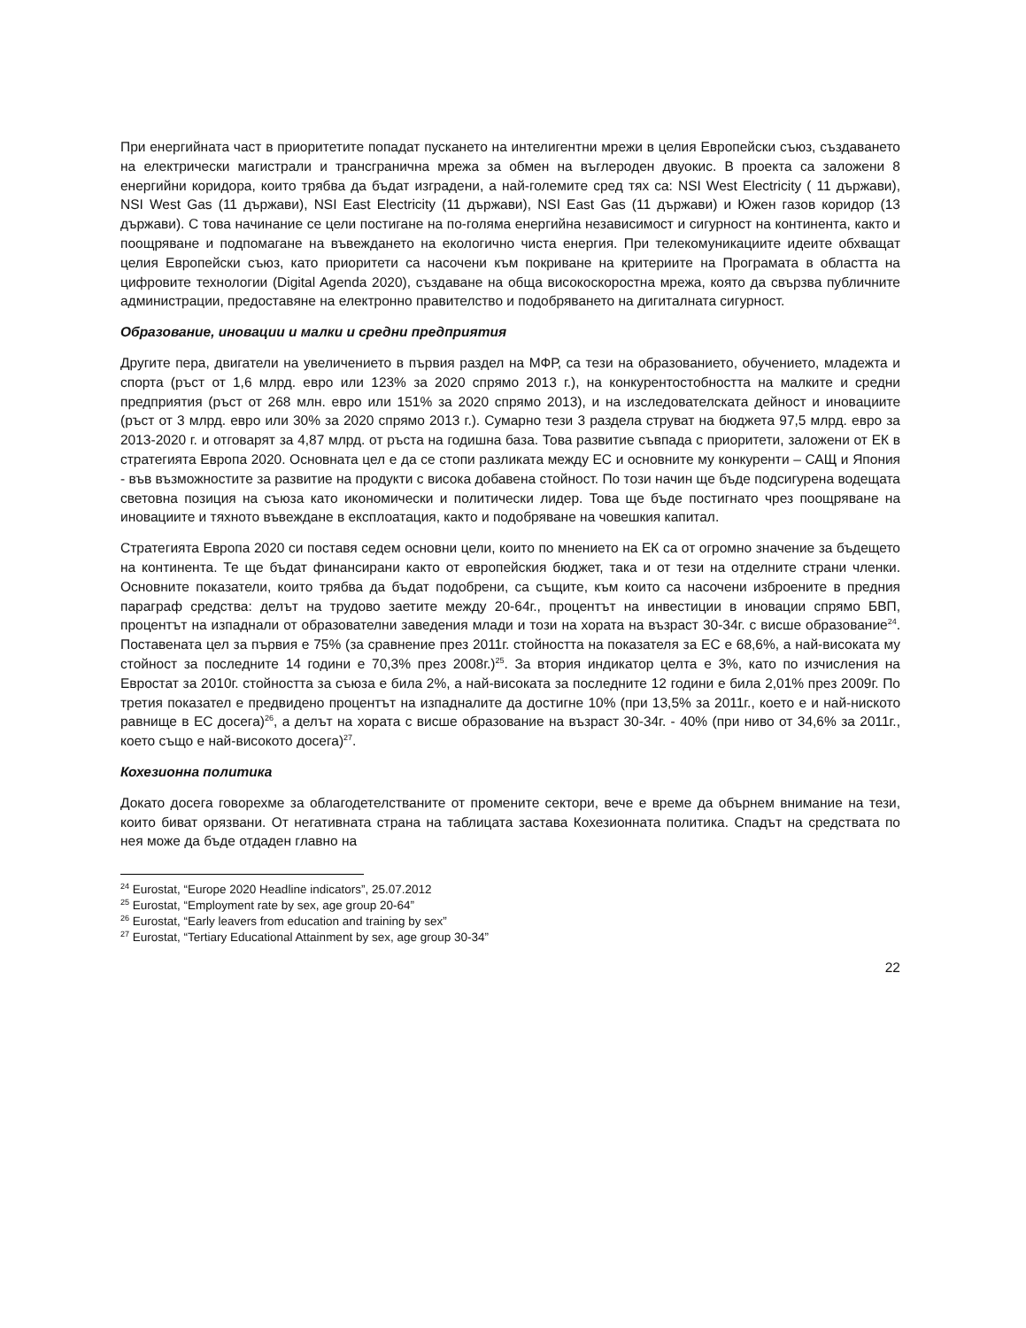При енергийната част в приоритетите попадат пускането на интелигентни мрежи в целия Европейски съюз, създаването на електрически магистрали и трансгранична мрежа за обмен на въглероден двуокис. В проекта са заложени 8 енергийни коридора, които трябва да бъдат изградени, а най-големите сред тях са: NSI West Electricity ( 11 държави), NSI West Gas (11 държави), NSI East Electricity (11 държави), NSI East Gas (11 държави) и Южен газов коридор (13 държави). С това начинание се цели постигане на по-голяма енергийна независимост и сигурност на континента, както и поощряване и подпомагане на въвеждането на екологично чиста енергия. При телекомуникациите идеите обхващат целия Европейски съюз, като приоритети са насочени към покриване на критериите на Програмата в областта на цифровите технологии (Digital Agenda 2020), създаване на обща високоскоростна мрежа, която да свързва публичните администрации, предоставяне на електронно правителство и подобряването на дигиталната сигурност.
Образование, иновации и малки и средни предприятия
Другите пера, двигатели на увеличението в първия раздел на МФР, са тези на образованието, обучението, младежта и спорта (ръст от 1,6 млрд. евро или 123% за 2020 спрямо 2013 г.), на конкурентостобността на малките и средни предприятия (ръст от 268 млн. евро или 151% за 2020 спрямо 2013), и на изследователската дейност и иновациите (ръст от 3 млрд. евро или 30% за 2020 спрямо 2013 г.). Сумарно тези 3 раздела струват на бюджета 97,5 млрд. евро за 2013-2020 г. и отговарят за 4,87 млрд. от ръста на годишна база. Това развитие съвпада с приоритети, заложени от ЕК в стратегията Европа 2020. Основната цел е да се стопи разликата между ЕС и основните му конкуренти – САЩ и Япония - във възможностите за развитие на продукти с висока добавена стойност. По този начин ще бъде подсигурена водещата световна позиция на съюза като икономически и политически лидер. Това ще бъде постигнато чрез поощряване на иновациите и тяхното въвеждане в експлоатация, както и подобряване на човешкия капитал.
Стратегията Европа 2020 си поставя седем основни цели, които по мнението на ЕК са от огромно значение за бъдещето на континента. Те ще бъдат финансирани както от европейския бюджет, така и от тези на отделните страни членки. Основните показатели, които трябва да бъдат подобрени, са същите, към които са насочени изброените в предния параграф средства: делът на трудово заетите между 20-64г., процентът на инвестиции в иновации спрямо БВП, процентът на изпаднали от образователни заведения млади и този на хората на възраст 30-34г. с висше образование<sup>24</sup>. Поставената цел за първия е 75% (за сравнение през 2011г. стойността на показателя за ЕС е 68,6%, а най-високата му стойност за последните 14 години е 70,3% през 2008г.)<sup>25</sup>. За втория индикатор целта е 3%, като по изчисления на Евростат за 2010г. стойността за съюза е била 2%, а най-високата за последните 12 години е била 2,01% през 2009г. По третия показател е предвидено процентът на изпадналите да достигне 10% (при 13,5% за 2011г., което е и най-ниското равнище в ЕС досега)<sup>26</sup>, а делът на хората с висше образование на възраст 30-34г. - 40% (при ниво от 34,6% за 2011г., което също е най-високото досега)<sup>27</sup>.
Кохезионна политика
Докато досега говорехме за облагодетелстваните от промените сектори, вече е време да обърнем внимание на тези, които биват орязвани. От негативната страна на таблицата застава Кохезионната политика. Спадът на средствата по нея може да бъде отдаден главно на
<sup>24</sup> Eurostat, “Europe 2020 Headline indicators”, 25.07.2012
<sup>25</sup> Eurostat, “Employment rate by sex, age group 20-64”
<sup>26</sup> Eurostat, “Early leavers from education and training by sex”
<sup>27</sup> Eurostat, “Tertiary Educational Attainment by sex, age group 30-34”
22